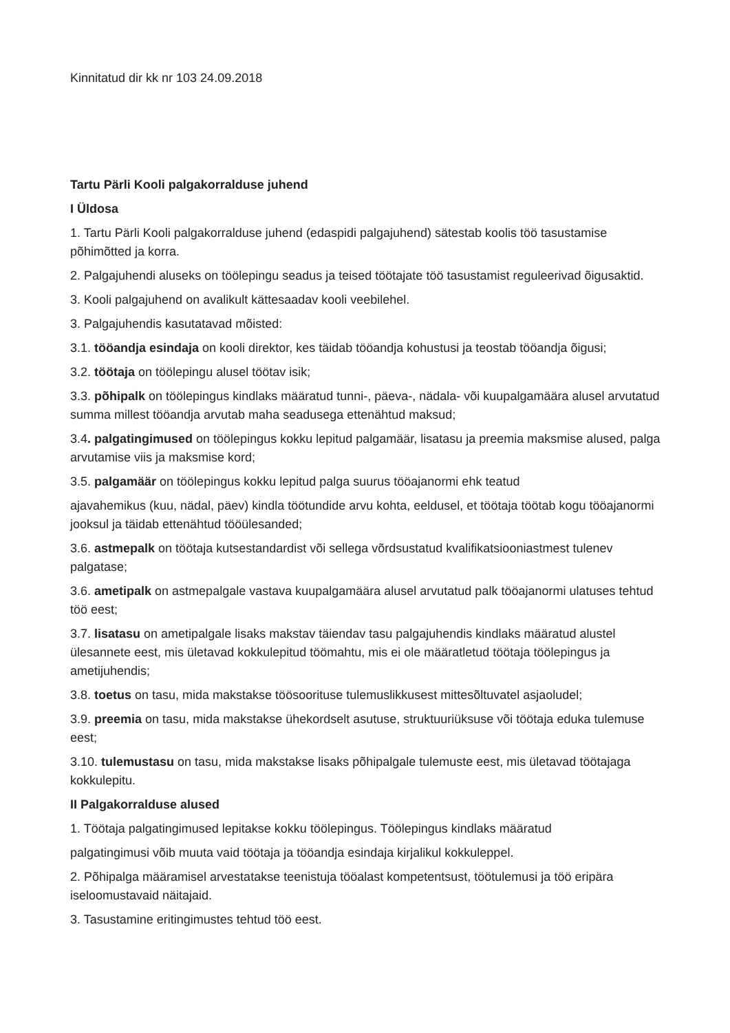Kinnitatud dir kk nr 103 24.09.2018
Tartu Pärli Kooli palgakorralduse juhend
I Üldosa
1. Tartu Pärli Kooli palgakorralduse juhend (edaspidi palgajuhend) sätestab koolis töö tasustamise põhimõtted ja korra.
2. Palgajuhendi aluseks on töölepingu seadus ja teised töötajate töö tasustamist reguleerivad õigusaktid.
3. Kooli palgajuhend on avalikult kättesaadav kooli veebilehel.
3. Palgajuhendis kasutatavad mõisted:
3.1. tööandja esindaja on kooli direktor, kes täidab tööandja kohustusi ja teostab tööandja õigusi;
3.2. töötaja on töölepingu alusel töötav isik;
3.3. põhipalk on töölepingus kindlaks määratud tunni-, päeva-, nädala- või kuupalgamäära alusel arvutatud summa millest tööandja arvutab maha seadusega ettenähtud maksud;
3.4. palgatingimused on töölepingus kokku lepitud palgamäär, lisatasu ja preemia maksmise alused, palga arvutamise viis ja maksmise kord;
3.5. palgamäär on töölepingus kokku lepitud palga suurus tööajanormi ehk teatud
ajavahemikus (kuu, nädal, päev) kindla töötundide arvu kohta, eeldusel, et töötaja töötab kogu tööajanormi jooksul ja täidab ettenähtud tööülesanded;
3.6. astmepalk on töötaja kutsestandardist või sellega võrdsustatud kvalifikatsiooniastmest tulenev palgatase;
3.6. ametipalk on astmepalgale vastava kuupalgamäära alusel arvutatud palk tööajanormi ulatuses tehtud töö eest;
3.7. lisatasu on ametipalgale lisaks makstav täiendav tasu palgajuhendis kindlaks määratud alustel ülesannete eest, mis ületavad kokkulepitud töömahtu, mis ei ole määratletud töötaja töölepingus ja ametijuhendis;
3.8. toetus on tasu, mida makstakse töösoorituse tulemuslikkusest mittesõltuvatel asjaoludel;
3.9. preemia on tasu, mida makstakse ühekordselt asutuse, struktuuriüksuse või töötaja eduka tulemuse eest;
3.10. tulemustasu on tasu, mida makstakse lisaks põhipalgale tulemuste eest, mis ületavad töötajaga kokkulepitu.
II Palgakorralduse alused
1. Töötaja palgatingimused lepitakse kokku töölepingus. Töölepingus kindlaks määratud
palgatingimusi võib muuta vaid töötaja ja tööandja esindaja kirjalikul kokkuleppel.
2. Põhipalga määramisel arvestatakse teenistuja tööalast kompetentsust, töötulemusi ja töö eripära iseloomustavaid näitajaid.
3. Tasustamine eritingimustes tehtud töö eest.